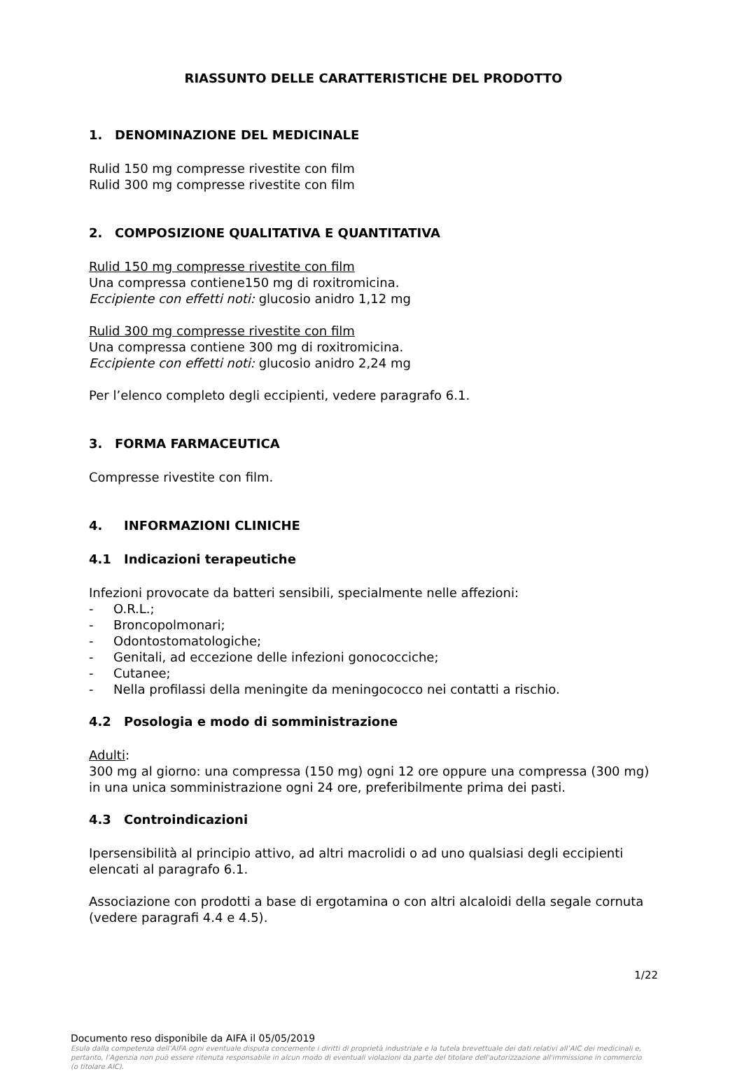RIASSUNTO DELLE CARATTERISTICHE DEL PRODOTTO
1. DENOMINAZIONE DEL MEDICINALE
Rulid 150 mg compresse rivestite con film
Rulid 300 mg compresse rivestite con film
2. COMPOSIZIONE QUALITATIVA E QUANTITATIVA
Rulid 150 mg compresse rivestite con film
Una compressa contiene150 mg di roxitromicina.
Eccipiente con effetti noti: glucosio anidro 1,12 mg
Rulid 300 mg compresse rivestite con film
Una compressa contiene 300 mg di roxitromicina.
Eccipiente con effetti noti: glucosio anidro 2,24 mg
Per l’elenco completo degli eccipienti, vedere paragrafo 6.1.
3. FORMA FARMACEUTICA
Compresse rivestite con film.
4. INFORMAZIONI CLINICHE
4.1 Indicazioni terapeutiche
Infezioni provocate da batteri sensibili, specialmente nelle affezioni:
- O.R.L.;
- Broncopolmonari;
- Odontostomatologiche;
- Genitali, ad eccezione delle infezioni gonococciche;
- Cutanee;
- Nella profilassi della meningite da meningococco nei contatti a rischio.
4.2 Posologia e modo di somministrazione
Adulti:
300 mg al giorno: una compressa (150 mg) ogni 12 ore oppure una compressa (300 mg) in una unica somministrazione ogni 24 ore, preferibilmente prima dei pasti.
4.3 Controindicazioni
Ipersensibilità al principio attivo, ad altri macrolidi o ad uno qualsiasi degli eccipienti elencati al paragrafo 6.1.
Associazione con prodotti a base di ergotamina o con altri alcaloidi della segale cornuta (vedere paragrafi 4.4 e 4.5).
1/22
Documento reso disponibile da AIFA il 05/05/2019
Esula dalla competenza dell’AIFA ogni eventuale disputa concernente i diritti di proprietà industriale e la tutela brevettuale dei dati relativi all’AIC dei medicinali e, pertanto, l’Agenzia non può essere ritenuta responsabile in alcun modo di eventuali violazioni da parte del titolare dell'autorizzazione all'immissione in commercio (o titolare AIC).